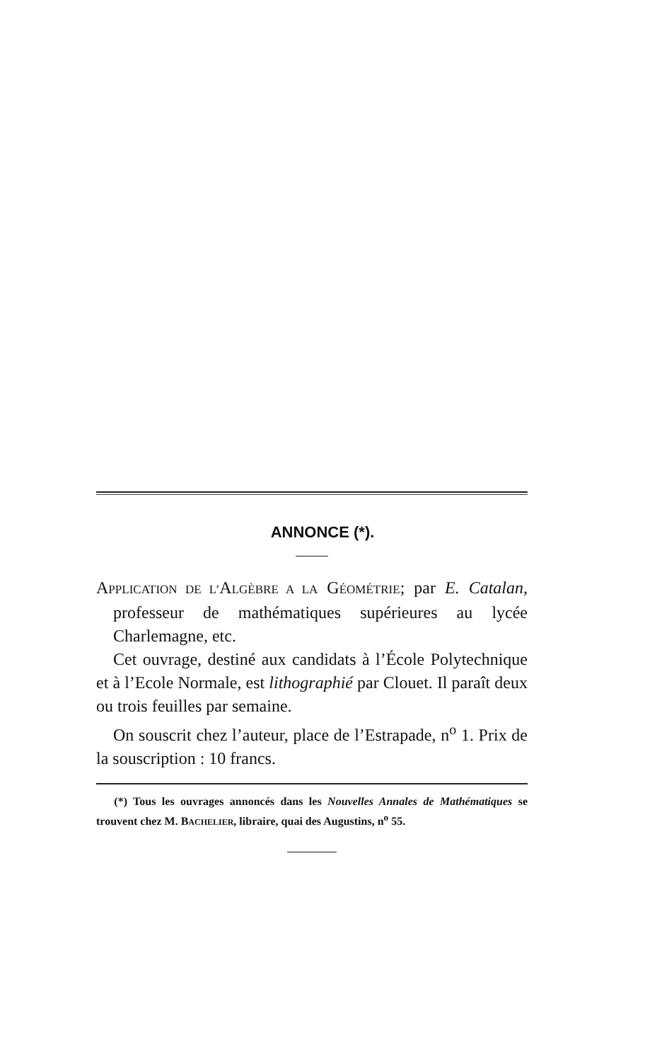ANNONCE (*).
APPLICATION DE L’ALGÈBRE A LA GÉOMÉTRIE; par E. Catalan, professeur de mathématiques supérieures au lycée Charlemagne, etc.
Cet ouvrage, destiné aux candidats à l’École Polytechnique et à l’Ecole Normale, est lithographié par Clouet. Il paraît deux ou trois feuilles par semaine.
On souscrit chez l’auteur, place de l’Estrapade, n<sup>o</sup> 1. Prix de la souscription : 10 francs.
(*) Tous les ouvrages annoncés dans les Nouvelles Annales de Mathématiques se trouvent chez M. BACHELIER, libraire, quai des Augustins, n<sup>o</sup> 55.